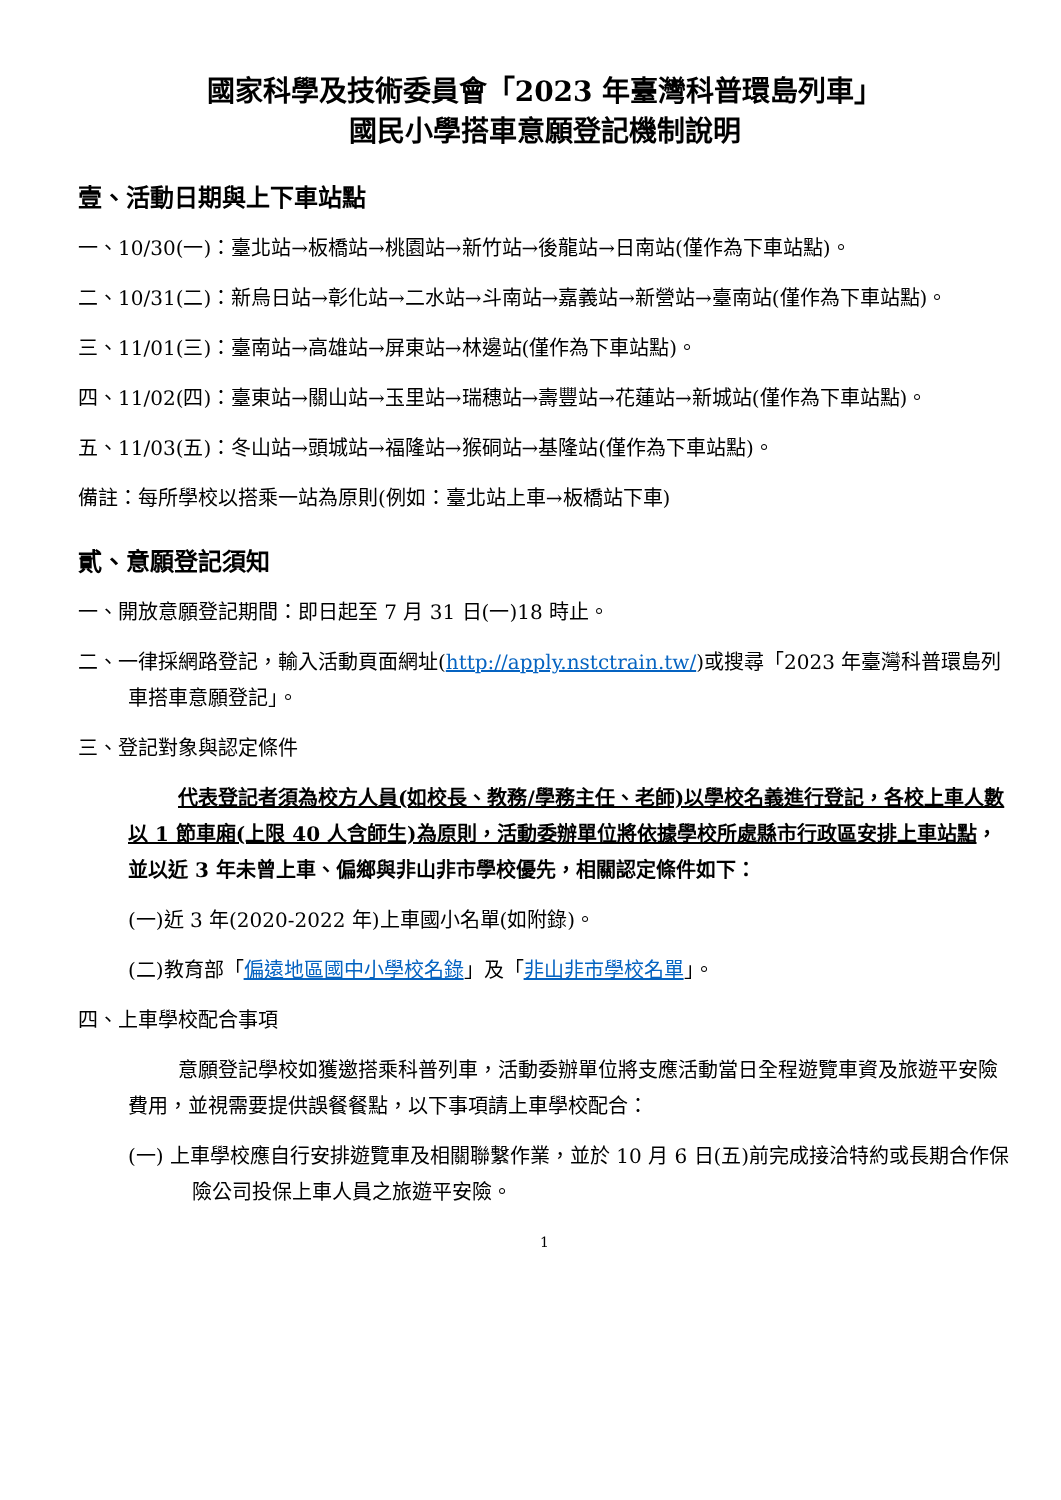國家科學及技術委員會「2023 年臺灣科普環島列車」
國民小學搭車意願登記機制說明
壹、活動日期與上下車站點
一、10/30(一)：臺北站→板橋站→桃園站→新竹站→後龍站→日南站(僅作為下車站點)。
二、10/31(二)：新烏日站→彰化站→二水站→斗南站→嘉義站→新營站→臺南站(僅作為下車站點)。
三、11/01(三)：臺南站→高雄站→屏東站→林邊站(僅作為下車站點)。
四、11/02(四)：臺東站→關山站→玉里站→瑞穗站→壽豐站→花蓮站→新城站(僅作為下車站點)。
五、11/03(五)：冬山站→頭城站→福隆站→猴硐站→基隆站(僅作為下車站點)。
備註：每所學校以搭乘一站為原則(例如：臺北站上車→板橋站下車)
貳、意願登記須知
一、開放意願登記期間：即日起至 7 月 31 日(一)18 時止。
二、一律採網路登記，輸入活動頁面網址(http://apply.nstctrain.tw/)或搜尋「2023 年臺灣科普環島列車搭車意願登記」。
三、登記對象與認定條件
代表登記者須為校方人員(如校長、教務/學務主任、老師)以學校名義進行登記，各校上車人數以 1 節車廂(上限 40 人含師生)為原則，活動委辦單位將依據學校所處縣市行政區安排上車站點，並以近 3 年未曾上車、偏鄉與非山非市學校優先，相關認定條件如下：
(一)近 3 年(2020-2022 年)上車國小名單(如附錄)。
(二)教育部「偏遠地區國中小學校名錄」及「非山非市學校名單」。
四、上車學校配合事項
意願登記學校如獲邀搭乘科普列車，活動委辦單位將支應活動當日全程遊覽車資及旅遊平安險費用，並視需要提供誤餐餐點，以下事項請上車學校配合：
(一) 上車學校應自行安排遊覽車及相關聯繫作業，並於 10 月 6 日(五)前完成接洽特約或長期合作保險公司投保上車人員之旅遊平安險。
1